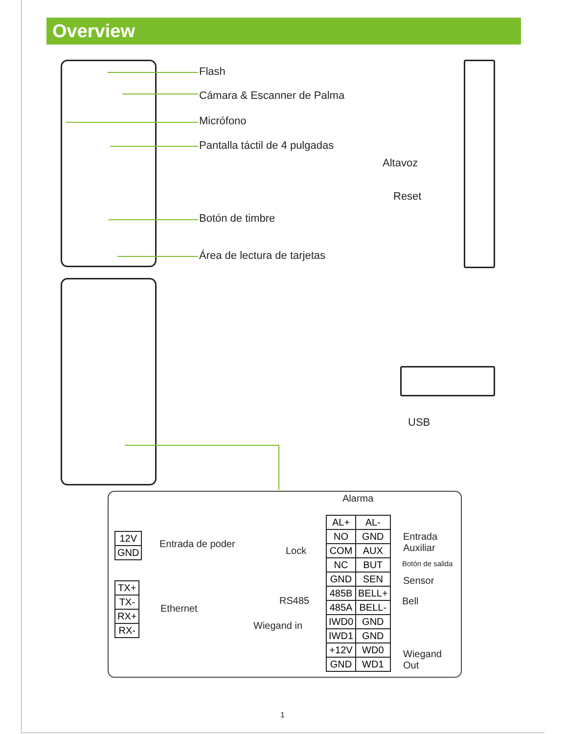Overview
Flash
Cámara & Escanner de Palma
Micrófono
Pantalla táctil de 4 pulgadas
Altavoz
Reset
Botón de timbre
Área de lectura de tarjetas
USB
| 12V |
| GND |
Entrada de poder
| TX+ |
| TX- |
| RX+ |
| RX- |
Ethernet
Alarma
Lock
RS485
Wiegand in
| AL+ | AL- |
| NO | GND |
| COM | AUX |
| NC | BUT |
| GND | SEN |
| 485B | BELL+ |
| 485A | BELL- |
| IWD0 | GND |
| IWD1 | GND |
| +12V | WD0 |
| GND | WD1 |
Entrada
Auxiliar
Botón de salida
Sensor
Bell
Wiegand
Out
1